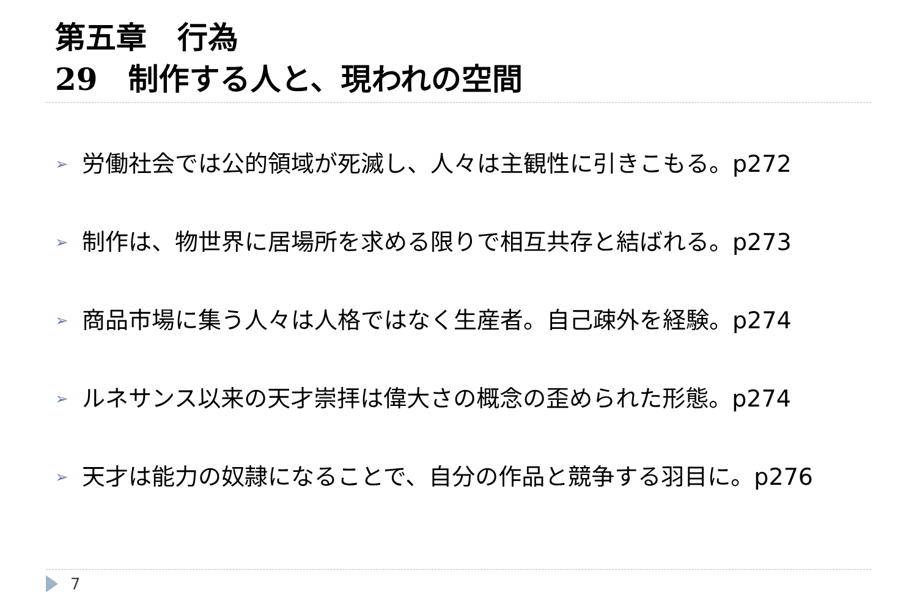第五章　行為
29　制作する人と、現われの空間
➢ 労働社会では公的領域が死滅し、人々は主観性に引きこもる。p272
➢ 制作は、物世界に居場所を求める限りで相互共存と結ばれる。p273
➢ 商品市場に集う人々は人格ではなく生産者。自己疎外を経験。p274
➢ ルネサンス以来の天才崇拝は偉大さの概念の歪められた形態。p274
➢ 天才は能力の奴隷になることで、自分の作品と競争する羽目に。p276
7